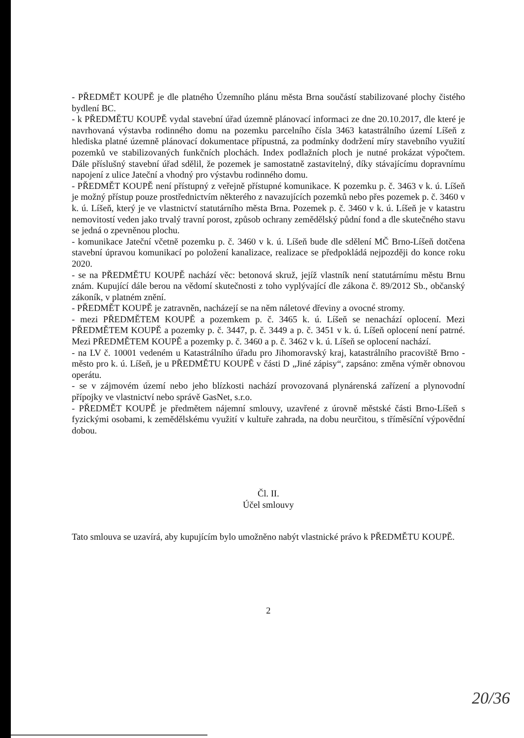- PŘEDMĚT KOUPĚ je dle platného Územního plánu města Brna součástí stabilizované plochy čistého bydlení BC.
- k PŘEDMĚTU KOUPĚ vydal stavební úřad územně plánovací informaci ze dne 20.10.2017, dle které je navrhovaná výstavba rodinného domu na pozemku parcelního čísla 3463 katastrálního území Líšeň z hlediska platné územně plánovací dokumentace přípustná, za podmínky dodržení míry stavebního využití pozemků ve stabilizovaných funkčních plochách. Index podlažních ploch je nutné prokázat výpočtem. Dále příslušný stavební úřad sdělil, že pozemek je samostatně zastavitelný, díky stávajícímu dopravnímu napojení z ulice Jateční a vhodný pro výstavbu rodinného domu.
- PŘEDMĚT KOUPĚ není přístupný z veřejně přístupné komunikace. K pozemku p. č. 3463 v k. ú. Líšeň je možný přístup pouze prostřednictvím některého z navazujících pozemků nebo přes pozemek p. č. 3460 v k. ú. Líšeň, který je ve vlastnictví statutárního města Brna. Pozemek p. č. 3460 v k. ú. Líšeň je v katastru nemovitostí veden jako trvalý travní porost, způsob ochrany zemědělský půdní fond a dle skutečného stavu se jedná o zpevněnou plochu.
- komunikace Jateční včetně pozemku p. č. 3460 v k. ú. Líšeň bude dle sdělení MČ Brno-Líšeň dotčena stavební úpravou komunikací po položení kanalizace, realizace se předpokládá nejpozději do konce roku 2020.
- se na PŘEDMĚTU KOUPĚ nachází věc: betonová skruž, jejíž vlastník není statutárnímu městu Brnu znám. Kupující dále berou na vědomí skutečnosti z toho vyplývající dle zákona č. 89/2012 Sb., občanský zákoník, v platném znění.
- PŘEDMĚT KOUPĚ je zatravněn, nacházejí se na něm náletové dřeviny a ovocné stromy.
- mezi PŘEDMĚTEM KOUPĚ a pozemkem p. č. 3465 k. ú. Líšeň se nenachází oplocení. Mezi PŘEDMĚTEM KOUPĚ a pozemky p. č. 3447, p. č. 3449 a p. č. 3451 v k. ú. Líšeň oplocení není patrné. Mezi PŘEDMĚTEM KOUPĚ a pozemky p. č. 3460 a p. č. 3462 v k. ú. Líšeň se oplocení nachází.
- na LV č. 10001 vedeném u Katastrálního úřadu pro Jihomoravský kraj, katastrálního pracoviště Brno - město pro k. ú. Líšeň, je u PŘEDMĚTU KOUPĚ v části D „Jiné zápisy“, zapsáno: změna výměr obnovou operátu.
- se v zájmovém území nebo jeho blízkosti nachází provozovaná plynárenská zařízení a plynovodní přípojky ve vlastnictví nebo správě GasNet, s.r.o.
- PŘEDMĚT KOUPĚ je předmětem nájemní smlouvy, uzavřené z úrovně městské části Brno-Líšeň s fyzickými osobami, k zemědělskému využití v kultuře zahrada, na dobu neurčitou, s tříměsíční výpovědní dobou.
Čl. II.
Účel smlouvy
Tato smlouva se uzavírá, aby kupujícím bylo umožněno nabýt vlastnické právo k PŘEDMĚTU KOUPĚ.
2
20/36